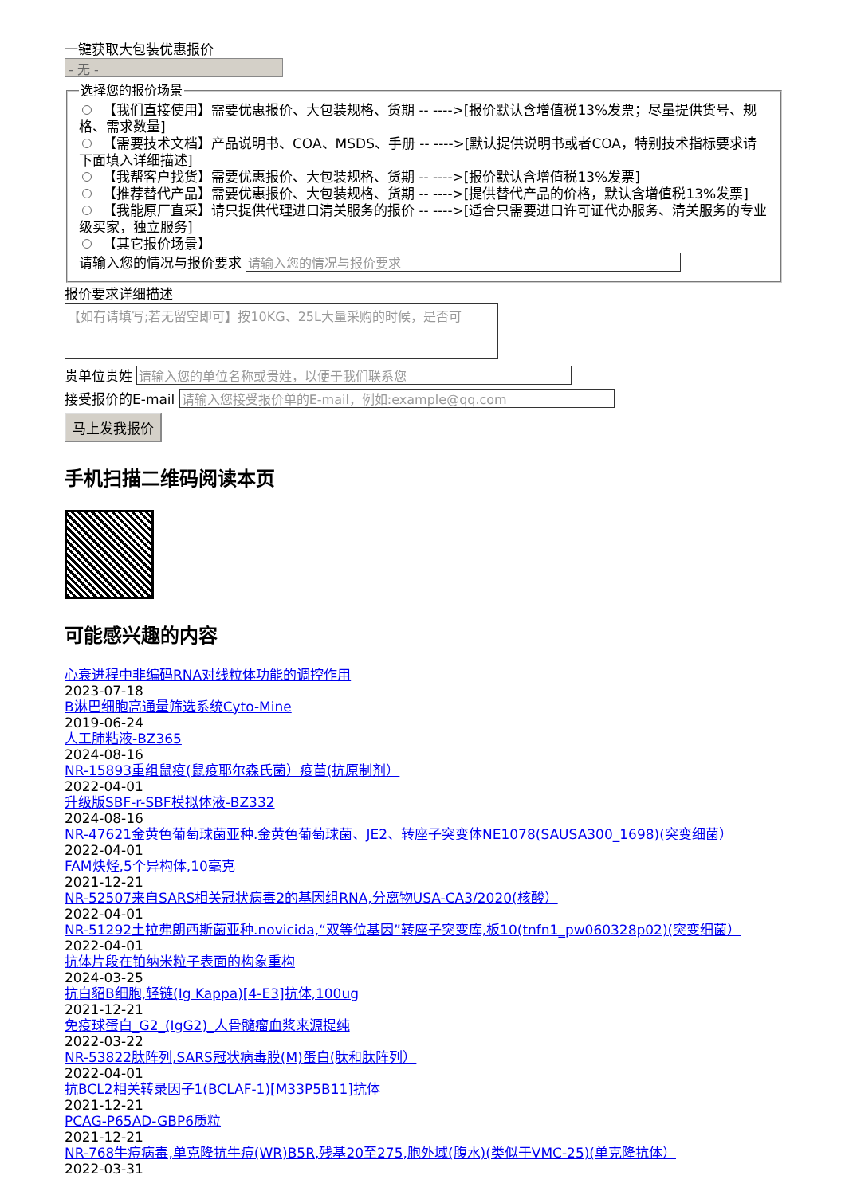一键获取大包装优惠报价
- 无 -
选择您的报价场景
【我们直接使用】需要优惠报价、大包装规格、货期 -- ---->[报价默认含增值税13%发票；尽量提供货号、规格、需求数量]
【需要技术文档】产品说明书、COA、MSDS、手册 -- ---->[默认提供说明书或者COA，特别技术指标要求请下面填入详细描述]
【我帮客户找货】需要优惠报价、大包装规格、货期 -- ---->[报价默认含增值税13%发票]
【推荐替代产品】需要优惠报价、大包装规格、货期 -- ---->[提供替代产品的价格，默认含增值税13%发票]
【我能原厂直采】请只提供代理进口清关服务的报价 -- ---->[适合只需要进口许可证代办服务、清关服务的专业级买家，独立服务]
【其它报价场景】
请输入您的情况与报价要求
报价要求详细描述
【如有请填写;若无留空即可】按10KG、25L大量采购的时候，是否可
贵单位贵姓
接受报价的E-mail
马上发我报价
手机扫描二维码阅读本页
可能感兴趣的内容
心衰进程中非编码RNA对线粒体功能的调控作用
2023-07-18
B淋巴细胞高通量筛选系统Cyto-Mine
2019-06-24
人工肺粘液-BZ365
2024-08-16
NR-15893重组鼠疫(鼠疫耶尔森氏菌）疫苗(抗原制剂）
2022-04-01
升级版SBF-r-SBF模拟体液-BZ332
2024-08-16
NR-47621金黄色葡萄球菌亚种.金黄色葡萄球菌、JE2、转座子突变体NE1078(SAUSA300_1698)(突变细菌）
2022-04-01
FAM炔烃,5个异构体,10毫克
2021-12-21
NR-52507来自SARS相关冠状病毒2的基因组RNA,分离物USA-CA3/2020(核酸）
2022-04-01
NR-51292土拉弗朗西斯菌亚种.novicida,“双等位基因”转座子突变库,板10(tnfn1_pw060328p02)(突变细菌）
2022-04-01
抗体片段在铂纳米粒子表面的构象重构
2024-03-25
抗白貂B细胞,轻链(Ig Kappa)[4-E3]抗体,100ug
2021-12-21
免疫球蛋白_G2_(IgG2)_人骨髓瘤血浆来源提纯
2022-03-22
NR-53822肽阵列,SARS冠状病毒膜(M)蛋白(肽和肽阵列）
2022-04-01
抗BCL2相关转录因子1(BCLAF-1)[M33P5B11]抗体
2021-12-21
PCAG-P65AD-GBP6质粒
2021-12-21
NR-768牛痘病毒,单克隆抗牛痘(WR)B5R,残基20至275,胞外域(腹水)(类似于VMC-25)(单克隆抗体）
2022-03-31